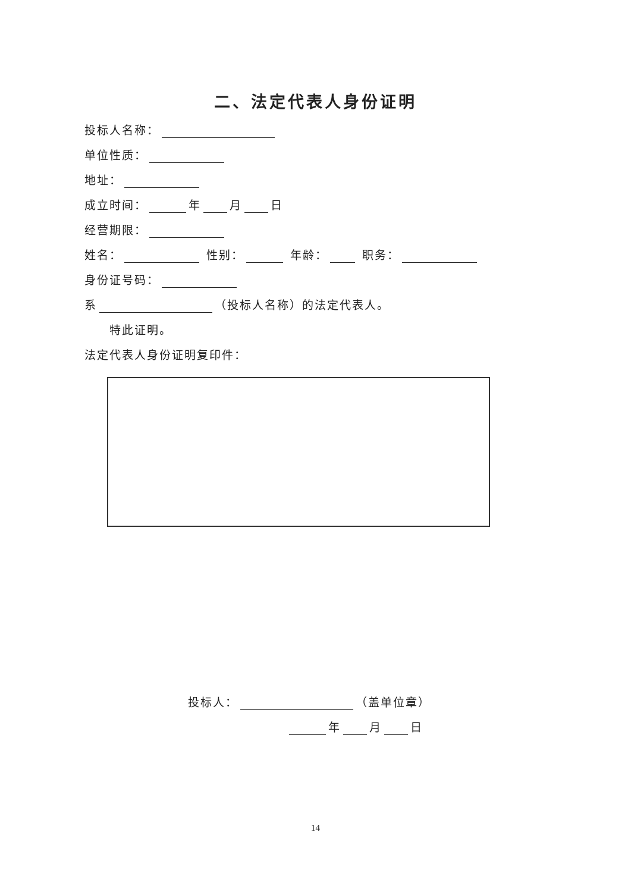二、法定代表人身份证明
投标人名称：
单位性质：
地址：
成立时间： 年 月 日
经营期限：
姓名： 性别： 年龄： 职务：
身份证号码：
系 （投标人名称）的法定代表人。
特此证明。
法定代表人身份证明复印件：
投标人： （盖单位章）
年 月 日
14